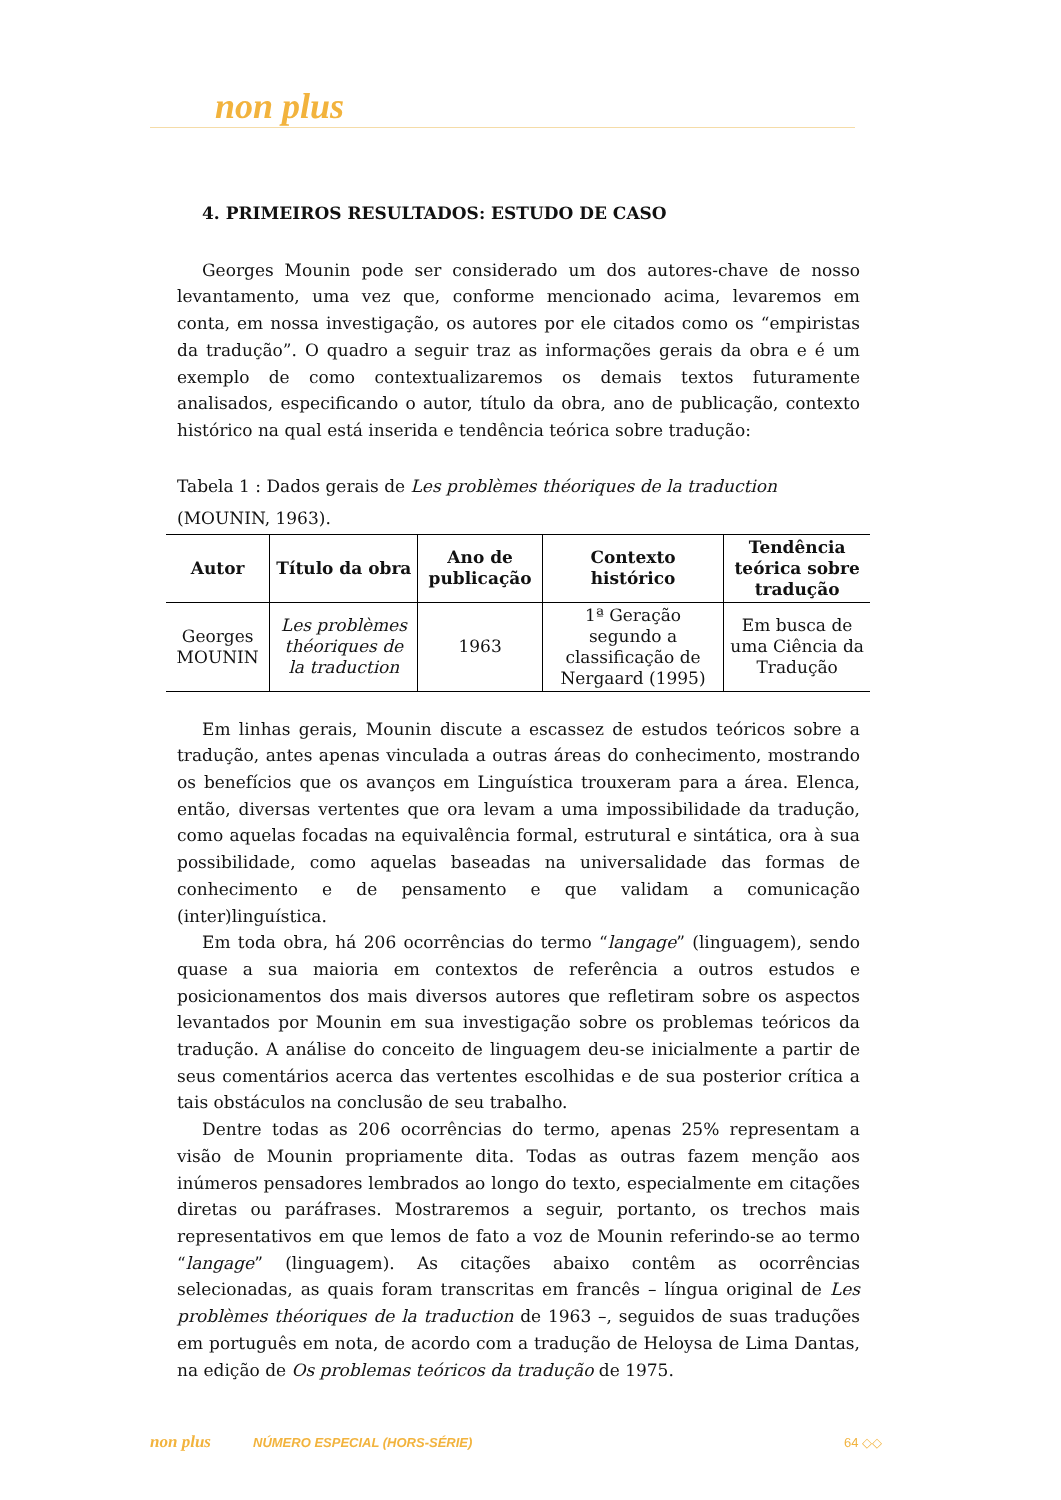non plus
4. PRIMEIROS RESULTADOS: ESTUDO DE CASO
Georges Mounin pode ser considerado um dos autores-chave de nosso levantamento, uma vez que, conforme mencionado acima, levaremos em conta, em nossa investigação, os autores por ele citados como os “empiristas da tradução”. O quadro a seguir traz as informações gerais da obra e é um exemplo de como contextualizaremos os demais textos futuramente analisados, especificando o autor, título da obra, ano de publicação, contexto histórico na qual está inserida e tendência teórica sobre tradução:
Tabela 1 : Dados gerais de Les problèmes théoriques de la traduction (MOUNIN, 1963).
| Autor | Título da obra | Ano de publicação | Contexto histórico | Tendência teórica sobre tradução |
| --- | --- | --- | --- | --- |
| Georges MOUNIN | Les problèmes théoriques de la traduction | 1963 | 1ª Geração segundo a classificação de Nergaard (1995) | Em busca de uma Ciência da Tradução |
Em linhas gerais, Mounin discute a escassez de estudos teóricos sobre a tradução, antes apenas vinculada a outras áreas do conhecimento, mostrando os benefícios que os avanços em Linguística trouxeram para a área. Elenca, então, diversas vertentes que ora levam a uma impossibilidade da tradução, como aquelas focadas na equivalência formal, estrutural e sintática, ora à sua possibilidade, como aquelas baseadas na universalidade das formas de conhecimento e de pensamento e que validam a comunicação (inter)linguística.
Em toda obra, há 206 ocorrências do termo “langage” (linguagem), sendo quase a sua maioria em contextos de referência a outros estudos e posicionamentos dos mais diversos autores que refletiram sobre os aspectos levantados por Mounin em sua investigação sobre os problemas teóricos da tradução. A análise do conceito de linguagem deu-se inicialmente a partir de seus comentários acerca das vertentes escolhidas e de sua posterior crítica a tais obstáculos na conclusão de seu trabalho.
Dentre todas as 206 ocorrências do termo, apenas 25% representam a visão de Mounin propriamente dita. Todas as outras fazem menção aos inúmeros pensadores lembrados ao longo do texto, especialmente em citações diretas ou paráfrases. Mostraremos a seguir, portanto, os trechos mais representativos em que lemos de fato a voz de Mounin referindo-se ao termo “langage” (linguagem). As citações abaixo contêm as ocorrências selecionadas, as quais foram transcritas em francês – língua original de Les problèmes théoriques de la traduction de 1963 –, seguidos de suas traduções em português em nota, de acordo com a tradução de Heloysa de Lima Dantas, na edição de Os problemas teóricos da tradução de 1975.
non plus NÚMERO ESPECIAL (HORS-SÉRIE) 64 ◇◇